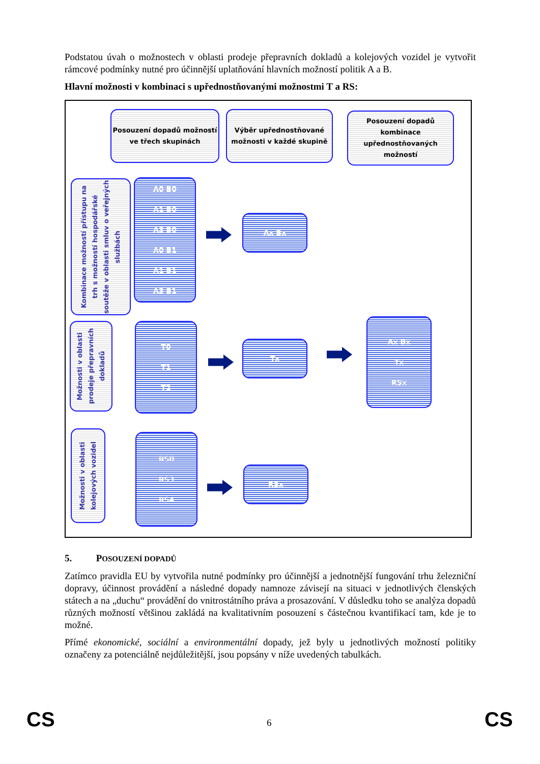Podstatou úvah o možnostech v oblasti prodeje přepravních dokladů a kolejových vozidel je vytvořit rámcové podmínky nutné pro účinnější uplatňování hlavních možností politik A a B.
Hlavní možnosti v kombinaci s upřednostňovanými možnostmi T a RS:
Posouzení dopadů možností ve třech skupinách
Výběr upřednostňované možnosti v každé skupině
Posouzení dopadů kombinace upřednostňovaných možností
Kombinace možností přístupu na trh s možností hospodářské soutěže v oblasti smluv o veřejných službách
A0 B0
A1 B0
A3 B0
A0 B1
A1 B1
A3 B1
Ax Bx
Možnosti v oblasti prodeje přepravních dokladů
T0
T1
T2
Tx
Ax Bx
Tx
RSx
Možnosti v oblasti kolejových vozidel
RS0
RS3
RS4
RSx
5. POSOUZENÍ DOPADŮ
Zatímco pravidla EU by vytvořila nutné podmínky pro účinnější a jednotnější fungování trhu železniční dopravy, účinnost provádění a následné dopady namnoze závisejí na situaci v jednotlivých členských státech a na „duchu“ provádění do vnitrostátního práva a prosazování. V důsledku toho se analýza dopadů různých možností většinou zakládá na kvalitativním posouzení s částečnou kvantifikací tam, kde je to možné.
Přímé ekonomické, sociální a environmentální dopady, jež byly u jednotlivých možností politiky označeny za potenciálně nejdůležitější, jsou popsány v níže uvedených tabulkách.
CS 6 CS